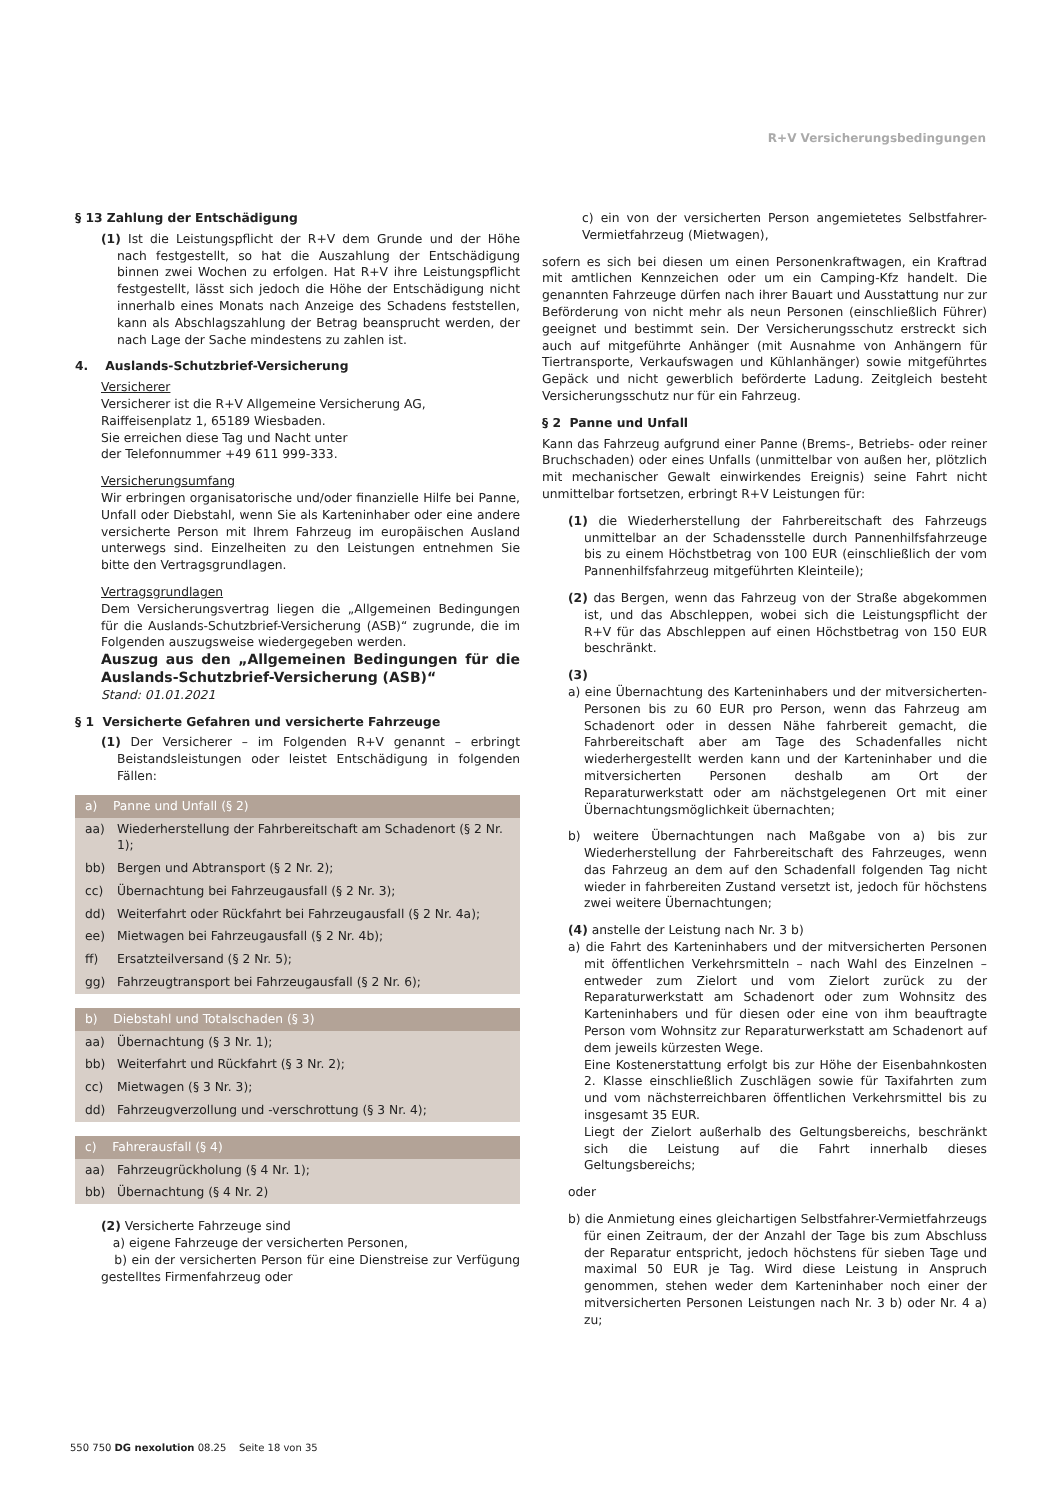R+V Versicherungsbedingungen
§ 13 Zahlung der Entschädigung
(1) Ist die Leistungspflicht der R+V dem Grunde und der Höhe nach festgestellt, so hat die Auszahlung der Entschädigung binnen zwei Wochen zu erfolgen. Hat R+V ihre Leistungspflicht festgestellt, lässt sich jedoch die Höhe der Entschädigung nicht innerhalb eines Monats nach Anzeige des Schadens feststellen, kann als Abschlagszahlung der Betrag beansprucht werden, der nach Lage der Sache mindestens zu zahlen ist.
4. Auslands-Schutzbrief-Versicherung
Versicherer
Versicherer ist die R+V Allgemeine Versicherung AG,
Raiffeisenplatz 1, 65189 Wiesbaden.
Sie erreichen diese Tag und Nacht unter
der Telefonnummer +49 611 999-333.
Versicherungsumfang
Wir erbringen organisatorische und/oder finanzielle Hilfe bei Panne, Unfall oder Diebstahl, wenn Sie als Karteninhaber oder eine andere versicherte Person mit Ihrem Fahrzeug im europäischen Ausland unterwegs sind. Einzelheiten zu den Leistungen entnehmen Sie bitte den Vertragsgrundlagen.
Vertragsgrundlagen
Dem Versicherungsvertrag liegen die „Allgemeinen Bedingungen für die Auslands-Schutzbrief-Versicherung (ASB)“ zugrunde, die im Folgenden auszugsweise wiedergegeben werden.
Auszug aus den „Allgemeinen Bedingungen für die Auslands-Schutzbrief-Versicherung (ASB)“
Stand: 01.01.2021
§ 1 Versicherte Gefahren und versicherte Fahrzeuge
(1) Der Versicherer – im Folgenden R+V genannt – erbringt Beistandsleistungen oder leistet Entschädigung in folgenden Fällen:
| a) Panne und Unfall (§ 2) | |
| --- | --- |
| aa) | Wiederherstellung der Fahrbereitschaft am Schadenort (§ 2 Nr. 1); |
| bb) | Bergen und Abtransport (§ 2 Nr. 2); |
| cc) | Übernachtung bei Fahrzeugausfall (§ 2 Nr. 3); |
| dd) | Weiterfahrt oder Rückfahrt bei Fahrzeugausfall (§ 2 Nr. 4a); |
| ee) | Mietwagen bei Fahrzeugausfall (§ 2 Nr. 4b); |
| ff) | Ersatzteilversand (§ 2 Nr. 5); |
| gg) | Fahrzeugtransport bei Fahrzeugausfall (§ 2 Nr. 6); |
| b) Diebstahl und Totalschaden (§ 3) | |
| --- | --- |
| aa) | Übernachtung (§ 3 Nr. 1); |
| bb) | Weiterfahrt und Rückfahrt (§ 3 Nr. 2); |
| cc) | Mietwagen (§ 3 Nr. 3); |
| dd) | Fahrzeugverzollung und -verschrottung (§ 3 Nr. 4); |
| c) Fahrerausfall (§ 4) | |
| --- | --- |
| aa) | Fahrzeugrückholung (§ 4 Nr. 1); |
| bb) | Übernachtung (§ 4 Nr. 2) |
(2) Versicherte Fahrzeuge sind
a) eigene Fahrzeuge der versicherten Personen,
b) ein der versicherten Person für eine Dienstreise zur Verfügung gestelltes Firmenfahrzeug oder
c) ein von der versicherten Person angemietetes Selbstfahrer-Vermietfahrzeug (Mietwagen),
sofern es sich bei diesen um einen Personenkraftwagen, ein Kraftrad mit amtlichen Kennzeichen oder um ein Camping-Kfz handelt. Die genannten Fahrzeuge dürfen nach ihrer Bauart und Ausstattung nur zur Beförderung von nicht mehr als neun Personen (einschließlich Führer) geeignet und bestimmt sein. Der Versicherungsschutz erstreckt sich auch auf mitgeführte Anhänger (mit Ausnahme von Anhängern für Tiertransporte, Verkaufswagen und Kühlanhänger) sowie mitgeführtes Gepäck und nicht gewerblich beförderte Ladung. Zeitgleich besteht Versicherungsschutz nur für ein Fahrzeug.
§ 2 Panne und Unfall
Kann das Fahrzeug aufgrund einer Panne (Brems-, Betriebs- oder reiner Bruchschaden) oder eines Unfalls (unmittelbar von außen her, plötzlich mit mechanischer Gewalt einwirkendes Ereignis) seine Fahrt nicht unmittelbar fortsetzen, erbringt R+V Leistungen für:
(1) die Wiederherstellung der Fahrbereitschaft des Fahrzeugs unmittelbar an der Schadensstelle durch Pannenhilfsfahrzeuge bis zu einem Höchstbetrag von 100 EUR (einschließlich der vom Pannenhilfsfahrzeug mitgeführten Kleinteile);
(2) das Bergen, wenn das Fahrzeug von der Straße abgekommen ist, und das Abschleppen, wobei sich die Leistungspflicht der R+V für das Abschleppen auf einen Höchstbetrag von 150 EUR beschränkt.
(3)
a) eine Übernachtung des Karteninhabers und der mitversicherten-Personen bis zu 60 EUR pro Person, wenn das Fahrzeug am Schadenort oder in dessen Nähe fahrbereit gemacht, die Fahrbereitschaft aber am Tage des Schadenfalles nicht wiederhergestellt werden kann und der Karteninhaber und die mitversicherten Personen deshalb am Ort der Reparaturwerkstatt oder am nächstgelegenen Ort mit einer Übernachtungsmöglichkeit übernachten;
b) weitere Übernachtungen nach Maßgabe von a) bis zur Wiederherstellung der Fahrbereitschaft des Fahrzeuges, wenn das Fahrzeug an dem auf den Schadenfall folgenden Tag nicht wieder in fahrbereiten Zustand versetzt ist, jedoch für höchstens zwei weitere Übernachtungen;
(4) anstelle der Leistung nach Nr. 3 b)
a) die Fahrt des Karteninhabers und der mitversicherten Personen mit öffentlichen Verkehrsmitteln – nach Wahl des Einzelnen – entweder zum Zielort und vom Zielort zurück zu der Reparaturwerkstatt am Schadenort oder zum Wohnsitz des Karteninhabers und für diesen oder eine von ihm beauftragte Person vom Wohnsitz zur Reparaturwerkstatt am Schadenort auf dem jeweils kürzesten Wege.
Eine Kostenerstattung erfolgt bis zur Höhe der Eisenbahnkosten 2. Klasse einschließlich Zuschlägen sowie für Taxifahrten zum und vom nächsterreichbaren öffentlichen Verkehrsmittel bis zu insgesamt 35 EUR.
Liegt der Zielort außerhalb des Geltungsbereichs, beschränkt sich die Leistung auf die Fahrt innerhalb dieses Geltungsbereichs;
oder
b) die Anmietung eines gleichartigen Selbstfahrer-Vermietfahrzeugs für einen Zeitraum, der der Anzahl der Tage bis zum Abschluss der Reparatur entspricht, jedoch höchstens für sieben Tage und maximal 50 EUR je Tag. Wird diese Leistung in Anspruch genommen, stehen weder dem Karteninhaber noch einer der mitversicherten Personen Leistungen nach Nr. 3 b) oder Nr. 4 a) zu;
550 750 DG nexolution 08.25 Seite 18 von 35